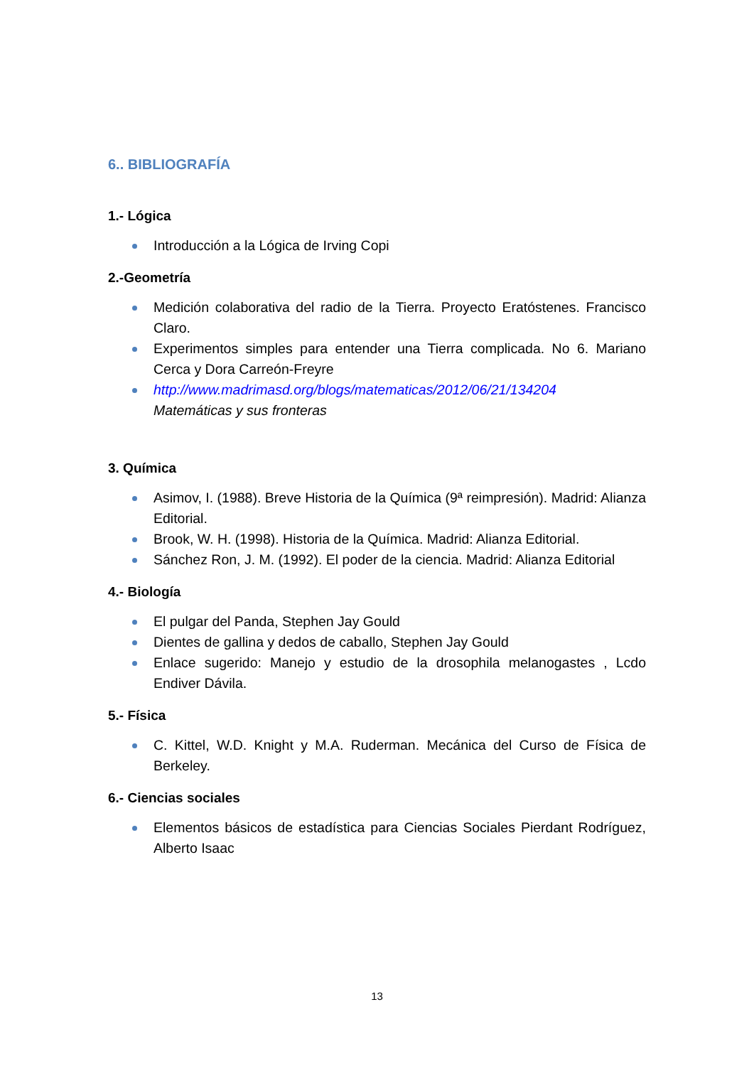6.. BIBLIOGRAFÍA
1.- Lógica
Introducción a la Lógica de Irving Copi
2.-Geometría
Medición colaborativa del radio de la Tierra. Proyecto Eratóstenes. Francisco Claro.
Experimentos simples para entender una Tierra complicada. No 6. Mariano Cerca y Dora Carreón-Freyre
http://www.madrimasd.org/blogs/matematicas/2012/06/21/134204
Matemáticas y sus fronteras
3. Química
Asimov, I. (1988). Breve Historia de la Química (9ª reimpresión). Madrid: Alianza Editorial.
Brook, W. H. (1998). Historia de la Química. Madrid: Alianza Editorial.
Sánchez Ron, J. M. (1992). El poder de la ciencia. Madrid: Alianza Editorial
4.- Biología
El pulgar del Panda, Stephen Jay Gould
Dientes de gallina y dedos de caballo, Stephen Jay Gould
Enlace sugerido: Manejo y estudio de la drosophila melanogastes , Lcdo Endiver Dávila.
5.- Física
C. Kittel, W.D. Knight y M.A. Ruderman. Mecánica del Curso de Física de Berkeley.
6.- Ciencias sociales
Elementos básicos de estadística para Ciencias Sociales Pierdant Rodríguez, Alberto Isaac
13